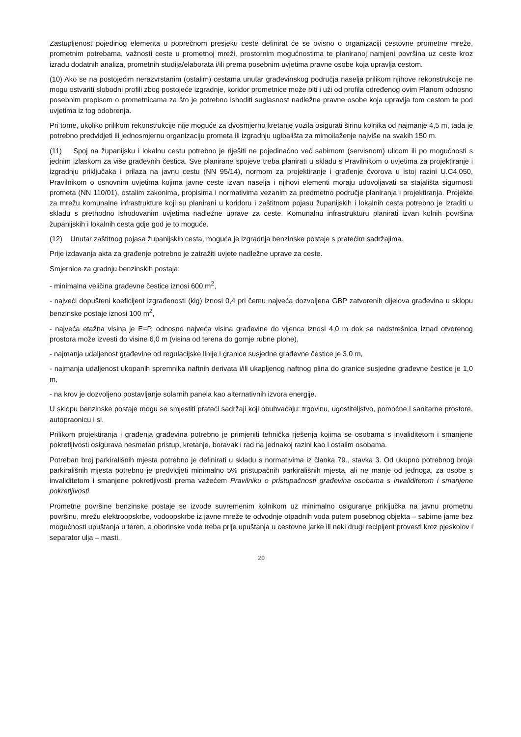Zastupljenost pojedinog elementa u poprečnom presjeku ceste definirat će se ovisno o organizaciji cestovne prometne mreže, prometnim potrebama, važnosti ceste u prometnoj mreži, prostornim mogućnostima te planiranoj namjeni površina uz ceste kroz izradu dodatnih analiza, prometnih studija/elaborata i/ili prema posebnim uvjetima pravne osobe koja upravlja cestom.
(10) Ako se na postojećim nerazvrstanim (ostalim) cestama unutar građevinskog područja naselja prilikom njihove rekonstrukcije ne mogu ostvariti slobodni profili zbog postojeće izgradnje, koridor prometnice može biti i uži od profila određenog ovim Planom odnosno posebnim propisom o prometnicama za što je potrebno ishoditi suglasnost nadležne pravne osobe koja upravlja tom cestom te pod uvjetima iz tog odobrenja.
Pri tome, ukoliko prilikom rekonstrukcije nije moguće za dvosmjerno kretanje vozila osigurati širinu kolnika od najmanje 4,5 m, tada je potrebno predvidjeti ili jednosmjernu organizaciju prometa ili izgradnju ugibališta za mimoilaženje najviše na svakih 150 m.
(11) Spoj na županijsku i lokalnu cestu potrebno je riješiti ne pojedinačno već sabirnom (servisnom) ulicom ili po mogućnosti s jednim izlaskom za više građevnih čestica. Sve planirane spojeve treba planirati u skladu s Pravilnikom o uvjetima za projektiranje i izgradnju priključaka i prilaza na javnu cestu (NN 95/14), normom za projektiranje i građenje čvorova u istoj razini U.C4.050, Pravilnikom o osnovnim uvjetima kojima javne ceste izvan naselja i njihovi elementi moraju udovoljavati sa stajališta sigurnosti prometa (NN 110/01), ostalim zakonima, propisima i normativima vezanim za predmetno područje planiranja i projektiranja. Projekte za mrežu komunalne infrastrukture koji su planirani u koridoru i zaštitnom pojasu županijskih i lokalnih cesta potrebno je izraditi u skladu s prethodno ishodovanim uvjetima nadležne uprave za ceste. Komunalnu infrastrukturu planirati izvan kolnih površina županijskih i lokalnih cesta gdje god je to moguće.
(12) Unutar zaštitnog pojasa županijskih cesta, moguća je izgradnja benzinske postaje s pratećim sadržajima.
Prije izdavanja akta za građenje potrebno je zatražiti uvjete nadležne uprave za ceste.
Smjernice za gradnju benzinskih postaja:
- minimalna veličina građevne čestice iznosi 600 m<sup>2</sup>,
- najveći dopušteni koeficijent izgrađenosti (kig) iznosi 0,4 pri čemu najveća dozvoljena GBP zatvorenih dijelova građevina u sklopu benzinske postaje iznosi 100 m<sup>2</sup>,
- najveća etažna visina je E=P, odnosno najveća visina građevine do vijenca iznosi 4,0 m dok se nadstrešnica iznad otvorenog prostora može izvesti do visine 6,0 m (visina od terena do gornje rubne plohe),
- najmanja udaljenost građevine od regulacijske linije i granice susjedne građevne čestice je 3,0 m,
- najmanja udaljenost ukopanih spremnika naftnih derivata i/ili ukapljenog naftnog plina do granice susjedne građevne čestice je 1,0 m,
- na krov je dozvoljeno postavljanje solarnih panela kao alternativnih izvora energije.
U sklopu benzinske postaje mogu se smjestiti prateći sadržaji koji obuhvaćaju: trgovinu, ugostiteljstvo, pomoćne i sanitarne prostore, autopraonicu i sl.
Prilikom projektiranja i građenja građevina potrebno je primjeniti tehnička rješenja kojima se osobama s invaliditetom i smanjene pokretljivosti osigurava nesmetan pristup, kretanje, boravak i rad na jednakoj razini kao i ostalim osobama.
Potreban broj parkirališnih mjesta potrebno je definirati u skladu s normativima iz članka 79., stavka 3. Od ukupno potrebnog broja parkirališnih mjesta potrebno je predvidjeti minimalno 5% pristupačnih parkirališnih mjesta, ali ne manje od jednoga, za osobe s invaliditetom i smanjene pokretljivosti prema važećem Pravilniku o pristupačnosti građevina osobama s invaliditetom i smanjene pokretljivosti.
Prometne površine benzinske postaje se izvode suvremenim kolnikom uz minimalno osiguranje priključka na javnu prometnu površinu, mrežu elektroopskrbe, vodoopskrbe iz javne mreže te odvodnje otpadnih voda putem posebnog objekta – sabirne jame bez mogućnosti upuštanja u teren, a oborinske vode treba prije upuštanja u cestovne jarke ili neki drugi recipijent provesti kroz pjeskolov i separator ulja – masti.
20